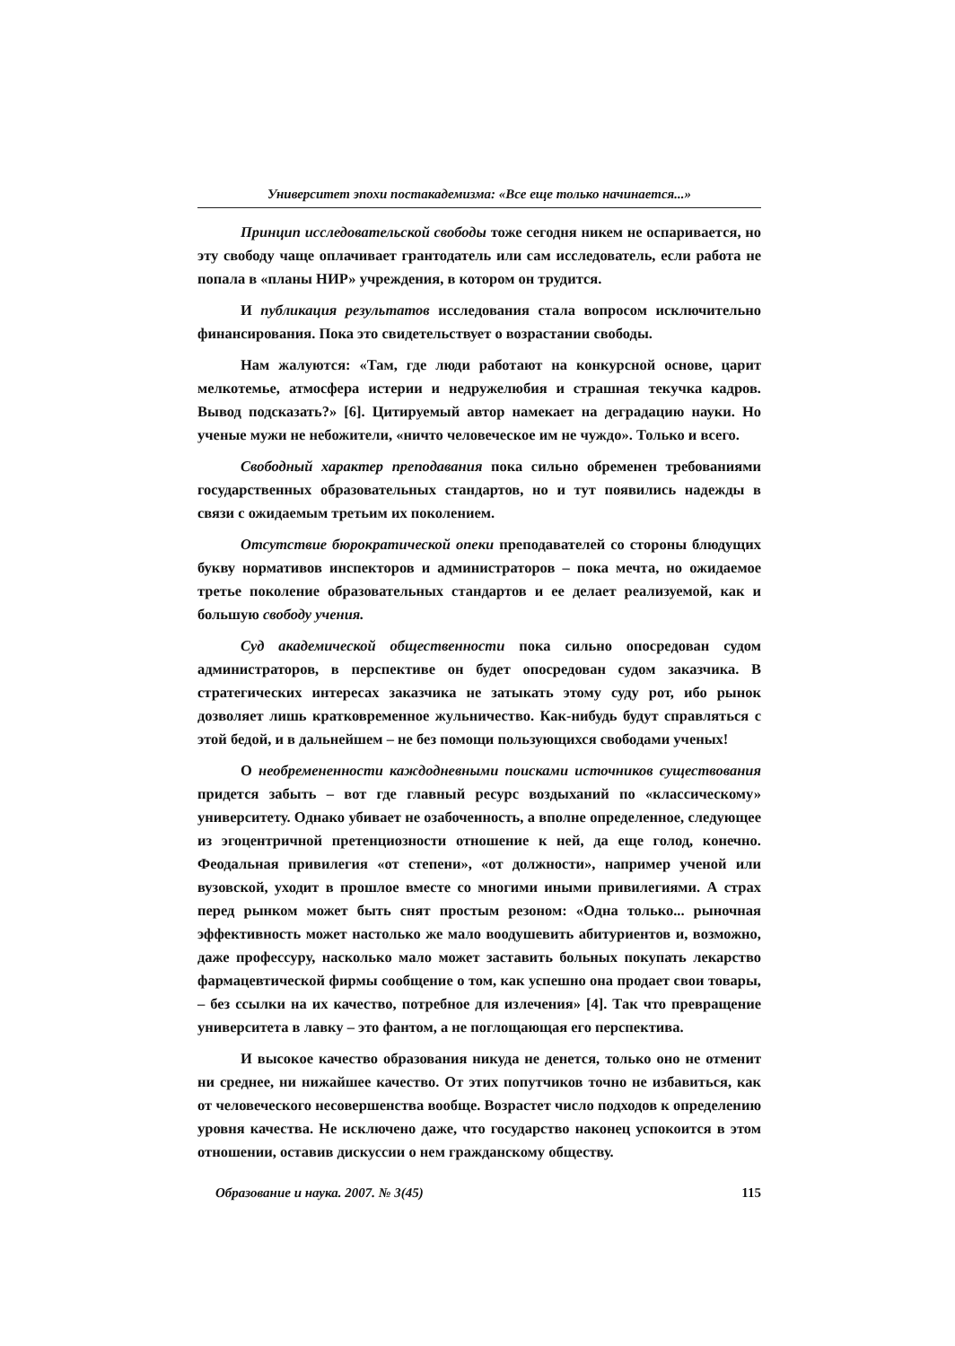Университет эпохи постакадемизма: «Все еще только начинается...»
Принцип исследовательской свободы тоже сегодня никем не оспаривается, но эту свободу чаще оплачивает грантодатель или сам исследователь, если работа не попала в «планы НИР» учреждения, в котором он трудится.
И публикация результатов исследования стала вопросом исключительно финансирования. Пока это свидетельствует о возрастании свободы.
Нам жалуются: «Там, где люди работают на конкурсной основе, царит мелкотемье, атмосфера истерии и недружелюбия и страшная текучка кадров. Вывод подсказать?» [6]. Цитируемый автор намекает на деградацию науки. Но ученые мужи не небожители, «ничто человеческое им не чуждо». Только и всего.
Свободный характер преподавания пока сильно обременен требованиями государственных образовательных стандартов, но и тут появились надежды в связи с ожидаемым третьим их поколением.
Отсутствие бюрократической опеки преподавателей со стороны блюдущих букву нормативов инспекторов и администраторов – пока мечта, но ожидаемое третье поколение образовательных стандартов и ее делает реализуемой, как и большую свободу учения.
Суд академической общественности пока сильно опосредован судом администраторов, в перспективе он будет опосредован судом заказчика. В стратегических интересах заказчика не затыкать этому суду рот, ибо рынок дозволяет лишь кратковременное жульничество. Как-нибудь будут справляться с этой бедой, и в дальнейшем – не без помощи пользующихся свободами ученых!
О необремененности каждодневными поисками источников существования придется забыть – вот где главный ресурс воздыханий по «классическому» университету. Однако убивает не озабоченность, а вполне определенное, следующее из эгоцентричной претенциозности отношение к ней, да еще голод, конечно. Феодальная привилегия «от степени», «от должности», например ученой или вузовской, уходит в прошлое вместе со многими иными привилегиями. А страх перед рынком может быть снят простым резоном: «Одна только... рыночная эффективность может настолько же мало воодушевить абитуриентов и, возможно, даже профессуру, насколько мало может заставить больных покупать лекарство фармацевтической фирмы сообщение о том, как успешно она продает свои товары, – без ссылки на их качество, потребное для излечения» [4]. Так что превращение университета в лавку – это фантом, а не поглощающая его перспектива.
И высокое качество образования никуда не денется, только оно не отменит ни среднее, ни нижайшее качество. От этих попутчиков точно не избавиться, как от человеческого несовершенства вообще. Возрастет число подходов к определению уровня качества. Не исключено даже, что государство наконец успокоится в этом отношении, оставив дискуссии о нем гражданскому обществу.
Образование и наука. 2007. № 3(45) 115